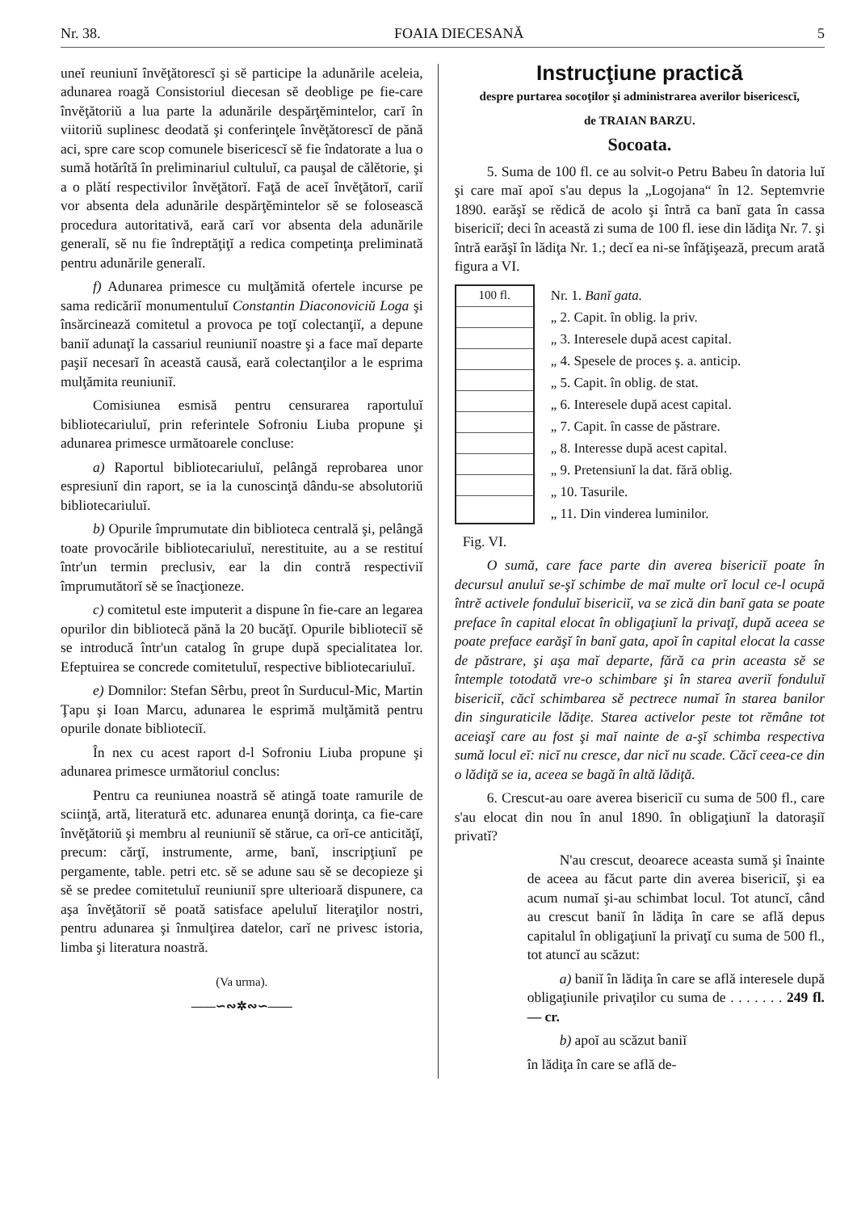Nr. 38. FOAIA DIECESANĂ 5
uneĭ reuniunĭ învĕţătorescĭ şi sĕ participe la adunările aceleia, adunarea roagă Consistoriul diecesan sĕ deoblige pe fie-care învĕţătoriŭ a lua parte la adunările despărţĕmintelor, carĭ în viitoriŭ suplinesc deodată şi conferinţele învĕţătorescĭ de pănă aci, spre care scop comunele bisericescĭ sĕ fie îndatorate a lua o sumă hotărîtă în preliminariul cultuluĭ, ca pauşal de călĕtorie, şi a o plătí respectivilor învĕţătorĭ. Faţă de aceĭ învĕţătorĭ, cariĭ vor absenta dela adunările despărţĕmintelor sĕ se folosească procedura autoritativă, eară carĭ vor absenta dela adunările generalĭ, sĕ nu fie îndreptăţiţĭ a redica competinţa preliminată pentru adunările generalĭ.
f) Adunarea primesce cu mulţămită ofertele incurse pe sama redicăriĭ monumentuluĭ Constantin Diaconoviciŭ Loga şi însărcinează comitetul a provoca pe toţĭ colectanţiĭ, a depune baniĭ adunaţĭ la cassariul reuniuniĭ noastre şi a face maĭ departe paşiĭ necesarĭ în această causă, eară colectanţilor a le esprima mulţămita reuniuniĭ.
Comisiunea esmisă pentru censurarea raportuluĭ bibliotecariuluĭ, prin referintele Sofroniu Liuba propune şi adunarea primesce următoarele concluse:
a) Raportul bibliotecariuluĭ, pelângă reprobarea unor espresiunĭ din raport, se ia la cunoscinţă dându-se absolutoriŭ bibliotecariuluĭ.
b) Opurile împrumutate din biblioteca centrală şi, pelângă toate provocările bibliotecariuluĭ, nerestituite, au a se restituí într'un termin preclusiv, ear la din contră respectiviĭ împrumutătorĭ sĕ se înacţioneze.
c) comitetul este imputerit a dispune în fie-care an legarea opurilor din bibliotecă pănă la 20 bucăţĭ. Opurile biblioteciĭ sĕ se introducă într'un catalog în grupe după specialitatea lor. Efeptuirea se concrede comitetuluĭ, respective bibliotecariuluĭ.
e) Domnilor: Stefan Sêrbu, preot în Surducul-Mic, Martin Ţapu şi Ioan Marcu, adunarea le esprimă mulţămită pentru opurile donate biblioteciĭ.
În nex cu acest raport d-l Sofroniu Liuba propune şi adunarea primesce următoriul conclus:
Pentru ca reuniunea noastră sĕ atingă toate ramurile de sciinţă, artă, literatură etc. adunarea enunţă dorinţa, ca fie-care învĕţătoriŭ şi membru al reuniuniĭ sĕ stărue, ca orĭ-ce anticităţĭ, precum: cărţĭ, instrumente, arme, banĭ, inscripţiunĭ pe pergamente, table. petri etc. sĕ se adune sau sĕ se decopieze şi sĕ se predee comitetuluĭ reuniuniĭ spre ulterioară dispunere, ca aşa învĕţătoriĭ sĕ poată satisface apeluluĭ literaţilor nostri, pentru adunarea şi înmulţirea datelor, carĭ ne privesc istoria, limba şi literatura noastră.
(Va urma).
——∽∾✲∾∽——
Instrucţiune practică
despre purtarea socoţilor şi administrarea averilor bisericescĭ,
de TRAIAN BARZU.
Socoata.
5. Suma de 100 fl. ce au solvit-o Petru Babeu în datoria luĭ şi care maĭ apoĭ s'au depus la „Logojana“ în 12. Septemvrie 1890. earăşĭ se rĕdică de acolo şi întră ca banĭ gata în cassa bisericiĭ; deci în această zi suma de 100 fl. iese din lădiţa Nr. 7. şi întră earăşĭ în lădiţa Nr. 1.; decĭ ea ni-se înfăţişează, precum arată figura a VI.
100 fl.
Nr. 1. Banĭ gata.
„ 2. Capit. în oblig. la priv.
„ 3. Interesele după acest capital.
„ 4. Spesele de proces ş. a. anticip.
„ 5. Capit. în oblig. de stat.
„ 6. Interesele după acest capital.
„ 7. Capit. în casse de păstrare.
„ 8. Interesse după acest capital.
„ 9. Pretensiunĭ la dat. fără oblig.
„ 10. Tasurile.
„ 11. Din vinderea luminilor.
Fig. VI.
O sumă, care face parte din averea bisericiĭ poate în decursul anuluĭ se-şĭ schimbe de maĭ multe orĭ locul ce-l ocupă întrĕ activele fonduluĭ bisericiĭ, va se zică din banĭ gata se poate preface în capital elocat în obligaţiunĭ la privaţĭ, după aceea se poate preface earăşĭ în banĭ gata, apoĭ în capital elocat la casse de păstrare, şi aşa maĭ departe, fără ca prin aceasta sĕ se întemple totodată vre-o schimbare şi în starea averiĭ fonduluĭ bisericiĭ, căcĭ schimbarea sĕ pectrece numaĭ în starea banilor din singuraticile lădiţe. Starea activelor peste tot rĕmâne tot aceiaşĭ care au fost şi maĭ nainte de a-şĭ schimba respectiva sumă locul eĭ: nicĭ nu cresce, dar nicĭ nu scade. Căcĭ ceea-ce din o lădiţă se ia, aceea se bagă în altă lădiţă.
6. Crescut-au oare averea bisericiĭ cu suma de 500 fl., care s'au elocat din nou în anul 1890. în obligaţiunĭ la datoraşiĭ privatĭ?
N'au crescut, deoarece aceasta sumă şi înainte de aceea au făcut parte din averea bisericiĭ, şi ea acum numaĭ şi-au schimbat locul. Tot atuncĭ, când au crescut baniĭ în lădiţa în care se află depus capitalul în obligaţiunĭ la privaţĭ cu suma de 500 fl., tot atuncĭ au scăzut:
a) baniĭ în lădiţa în care se află interesele după obligaţiunile privaţilor cu suma de . . . . . . . 249 fl. — cr.
b) apoĭ au scăzut baniĭ
în lădiţa în care se află de-